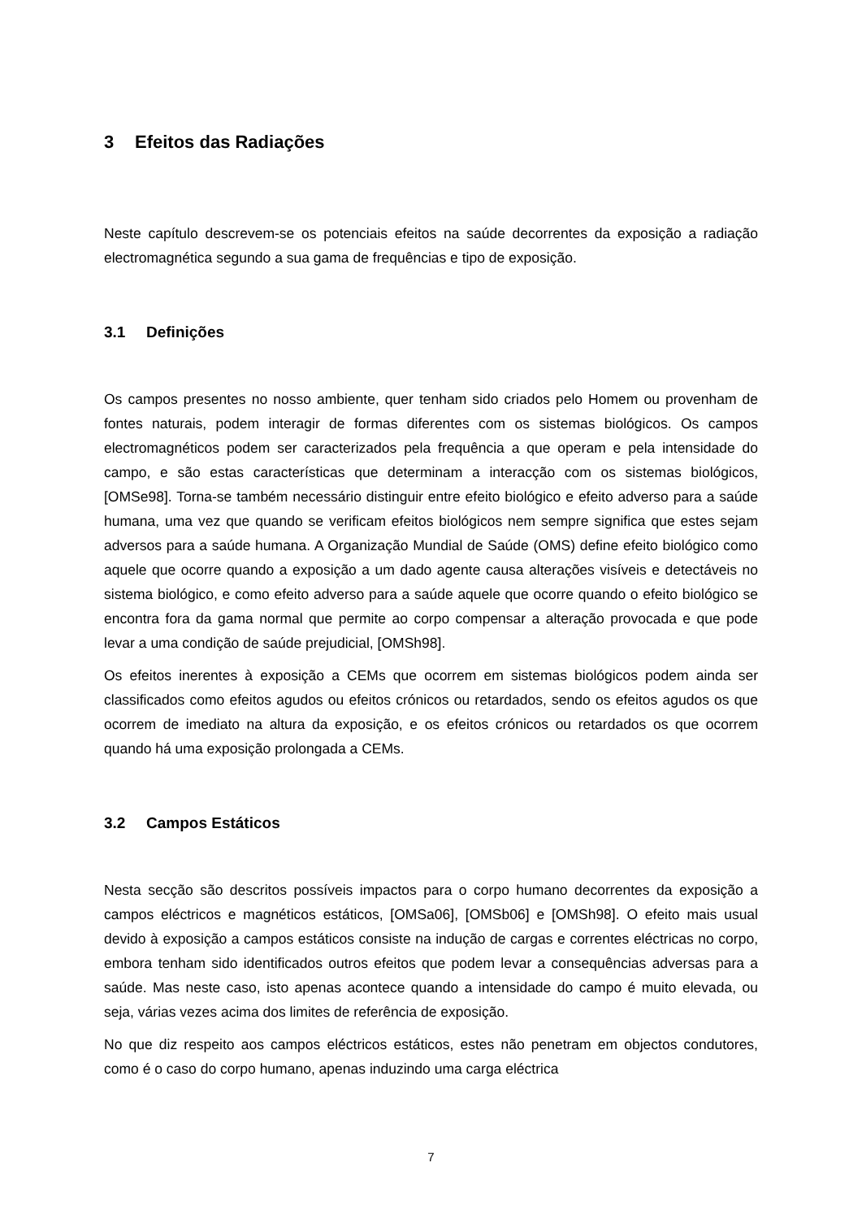3 Efeitos das Radiações
Neste capítulo descrevem-se os potenciais efeitos na saúde decorrentes da exposição a radiação electromagnética segundo a sua gama de frequências e tipo de exposição.
3.1 Definições
Os campos presentes no nosso ambiente, quer tenham sido criados pelo Homem ou provenham de fontes naturais, podem interagir de formas diferentes com os sistemas biológicos. Os campos electromagnéticos podem ser caracterizados pela frequência a que operam e pela intensidade do campo, e são estas características que determinam a interacção com os sistemas biológicos, [OMSe98]. Torna-se também necessário distinguir entre efeito biológico e efeito adverso para a saúde humana, uma vez que quando se verificam efeitos biológicos nem sempre significa que estes sejam adversos para a saúde humana. A Organização Mundial de Saúde (OMS) define efeito biológico como aquele que ocorre quando a exposição a um dado agente causa alterações visíveis e detectáveis no sistema biológico, e como efeito adverso para a saúde aquele que ocorre quando o efeito biológico se encontra fora da gama normal que permite ao corpo compensar a alteração provocada e que pode levar a uma condição de saúde prejudicial, [OMSh98].
Os efeitos inerentes à exposição a CEMs que ocorrem em sistemas biológicos podem ainda ser classificados como efeitos agudos ou efeitos crónicos ou retardados, sendo os efeitos agudos os que ocorrem de imediato na altura da exposição, e os efeitos crónicos ou retardados os que ocorrem quando há uma exposição prolongada a CEMs.
3.2 Campos Estáticos
Nesta secção são descritos possíveis impactos para o corpo humano decorrentes da exposição a campos eléctricos e magnéticos estáticos, [OMSa06], [OMSb06] e [OMSh98]. O efeito mais usual devido à exposição a campos estáticos consiste na indução de cargas e correntes eléctricas no corpo, embora tenham sido identificados outros efeitos que podem levar a consequências adversas para a saúde. Mas neste caso, isto apenas acontece quando a intensidade do campo é muito elevada, ou seja, várias vezes acima dos limites de referência de exposição.
No que diz respeito aos campos eléctricos estáticos, estes não penetram em objectos condutores, como é o caso do corpo humano, apenas induzindo uma carga eléctrica
7